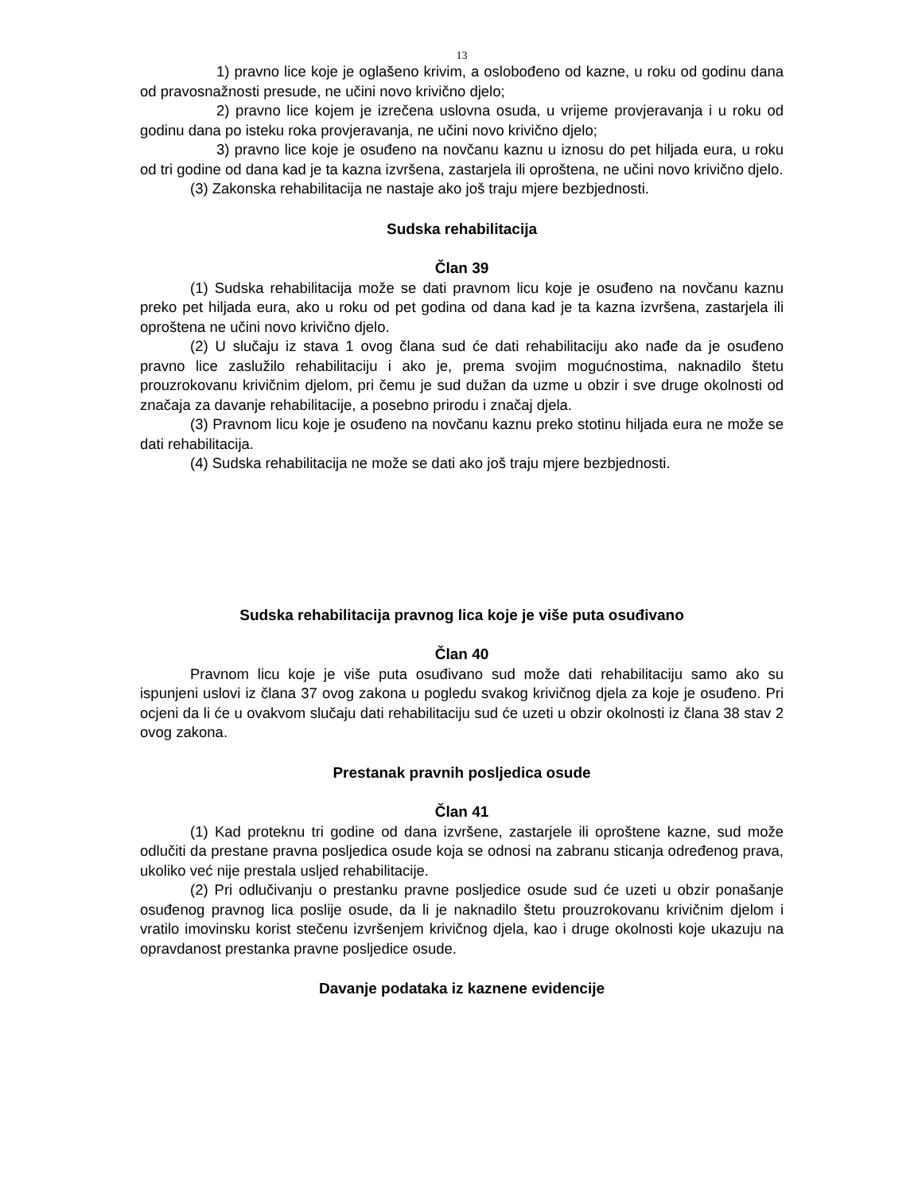13
1) pravno lice koje je oglašeno krivim, a oslobođeno od kazne, u roku od godinu dana od pravosnažnosti presude, ne učini novo krivično djelo;
2) pravno lice kojem je izrečena uslovna osuda, u vrijeme provjeravanja i u roku od godinu dana po isteku roka provjeravanja, ne učini novo krivično djelo;
3) pravno lice koje je osuđeno na novčanu kaznu u iznosu do pet hiljada eura, u roku od tri godine od dana kad je ta kazna izvršena, zastarjela ili oproštena, ne učini novo krivično djelo.
(3) Zakonska rehabilitacija ne nastaje ako još traju mjere bezbjednosti.
Sudska rehabilitacija
Član 39
(1) Sudska rehabilitacija može se dati pravnom licu koje je osuđeno na novčanu kaznu preko pet hiljada eura, ako u roku od pet godina od dana kad je ta kazna izvršena, zastarjela ili oproštena ne učini novo krivično djelo.
(2) U slučaju iz stava 1 ovog člana sud će dati rehabilitaciju ako nađe da je osuđeno pravno lice zaslužilo rehabilitaciju i ako je, prema svojim mogućnostima, naknadilo štetu prouzrokovanu krivičnim djelom, pri čemu je sud dužan da uzme u obzir i sve druge okolnosti od značaja za davanje rehabilitacije, a posebno prirodu i značaj djela.
(3) Pravnom licu koje je osuđeno na novčanu kaznu preko stotinu hiljada eura ne može se dati rehabilitacija.
(4) Sudska rehabilitacija ne može se dati ako još traju mjere bezbjednosti.
Sudska rehabilitacija pravnog lica koje je više puta osuđivano
Član 40
Pravnom licu koje je više puta osuđivano sud može dati rehabilitaciju samo ako su ispunjeni uslovi iz člana 37 ovog zakona u pogledu svakog krivičnog djela za koje je osuđeno. Pri ocjeni da li će u ovakvom slučaju dati rehabilitaciju sud će uzeti u obzir okolnosti iz člana 38 stav 2 ovog zakona.
Prestanak pravnih posljedica osude
Član 41
(1) Kad proteknu tri godine od dana izvršene, zastarjele ili oproštene kazne, sud može odlučiti da prestane pravna posljedica osude koja se odnosi na zabranu sticanja određenog prava, ukoliko već nije prestala usljed rehabilitacije.
(2) Pri odlučivanju o prestanku pravne posljedice osude sud će uzeti u obzir ponašanje osuđenog pravnog lica poslije osude, da li je naknadilo štetu prouzrokovanu krivičnim djelom i vratilo imovinsku korist stečenu izvršenjem krivičnog djela, kao i druge okolnosti koje ukazuju na opravdanost prestanka pravne posljedice osude.
Davanje podataka iz kaznene evidencije